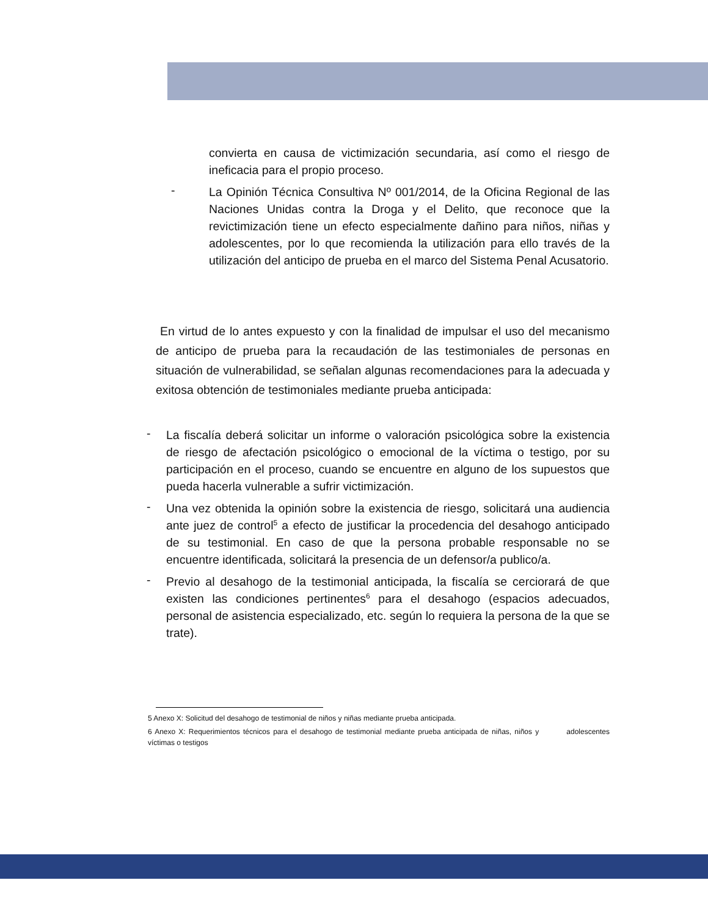convierta en causa de victimización secundaria, así como el riesgo de ineficacia para el propio proceso.
-
La Opinión Técnica Consultiva Nº 001/2014, de la Oficina Regional de las Naciones Unidas contra la Droga y el Delito, que reconoce que la revictimización tiene un efecto especialmente dañino para niños, niñas y adolescentes, por lo que recomienda la utilización para ello través de la utilización del anticipo de prueba en el marco del Sistema Penal Acusatorio.
En virtud de lo antes expuesto y con la finalidad de impulsar el uso del mecanismo de anticipo de prueba para la recaudación de las testimoniales de personas en situación de vulnerabilidad, se señalan algunas recomendaciones para la adecuada y exitosa obtención de testimoniales mediante prueba anticipada:
-
La fiscalía deberá solicitar un informe o valoración psicológica sobre la existencia de riesgo de afectación psicológico o emocional de la víctima o testigo, por su participación en el proceso, cuando se encuentre en alguno de los supuestos que pueda hacerla vulnerable a sufrir victimización.
-
Una vez obtenida la opinión sobre la existencia de riesgo, solicitará una audiencia ante juez de control<sup>5</sup> a efecto de justificar la procedencia del desahogo anticipado de su testimonial. En caso de que la persona probable responsable no se encuentre identificada, solicitará la presencia de un defensor/a publico/a.
-
Previo al desahogo de la testimonial anticipada, la fiscalía se cerciorará de que existen las condiciones pertinentes<sup>6</sup> para el desahogo (espacios adecuados, personal de asistencia especializado, etc. según lo requiera la persona de la que se trate).
5 Anexo X: Solicitud del desahogo de testimonial de niños y niñas mediante prueba anticipada.
6 Anexo X: Requerimientos técnicos para el desahogo de testimonial mediante prueba anticipada de niñas, niños y adolescentes víctimas o testigos